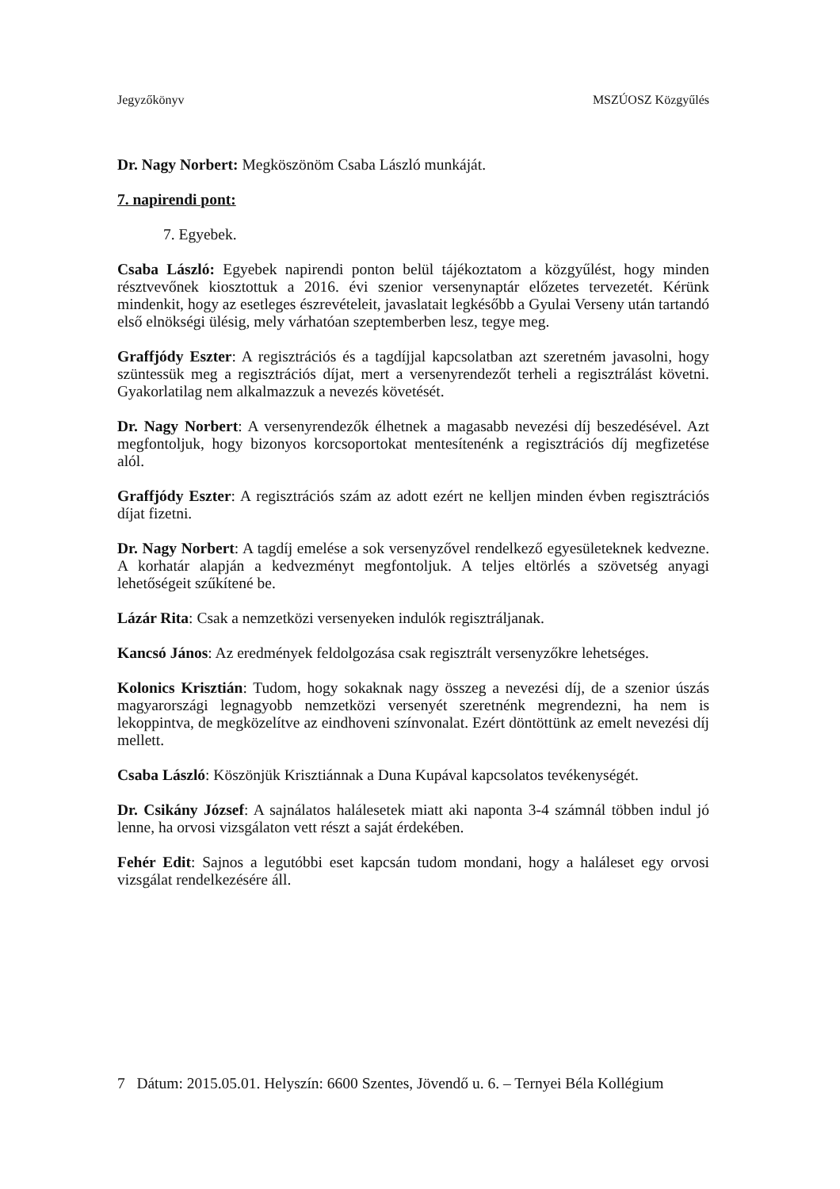Jegyzőkönyv MSZÚOSZ Közgyűlés
Dr. Nagy Norbert: Megköszönöm Csaba László munkáját.
7. napirendi pont:
7. Egyebek.
Csaba László: Egyebek napirendi ponton belül tájékoztatom a közgyűlést, hogy minden résztvevőnek kiosztottuk a 2016. évi szenior versenynaptár előzetes tervezetét. Kérünk mindenkit, hogy az esetleges észrevételeit, javaslatait legkésőbb a Gyulai Verseny után tartandó első elnökségi ülésig, mely várhatóan szeptemberben lesz, tegye meg.
Graffjódy Eszter: A regisztrációs és a tagdíjjal kapcsolatban azt szeretném javasolni, hogy szüntessük meg a regisztrációs díjat, mert a versenyrendezőt terheli a regisztrálást követni. Gyakorlatilag nem alkalmazzuk a nevezés követését.
Dr. Nagy Norbert: A versenyrendezők élhetnek a magasabb nevezési díj beszedésével. Azt megfontoljuk, hogy bizonyos korcsoportokat mentesítenénk a regisztrációs díj megfizetése alól.
Graffjódy Eszter: A regisztrációs szám az adott ezért ne kelljen minden évben regisztrációs díjat fizetni.
Dr. Nagy Norbert: A tagdíj emelése a sok versenyzővel rendelkező egyesületeknek kedvezne. A korhatár alapján a kedvezményt megfontoljuk. A teljes eltörlés a szövetség anyagi lehetőségeit szűkítené be.
Lázár Rita: Csak a nemzetközi versenyeken indulók regisztráljanak.
Kancsó János: Az eredmények feldolgozása csak regisztrált versenyzőkre lehetséges.
Kolonics Krisztián: Tudom, hogy sokaknak nagy összeg a nevezési díj, de a szenior úszás magyarországi legnagyobb nemzetközi versenyét szeretnénk megrendezni, ha nem is lekoppintva, de megközelítve az eindhoveni színvonalat. Ezért döntöttünk az emelt nevezési díj mellett.
Csaba László: Köszönjük Krisztiánnak a Duna Kupával kapcsolatos tevékenységét.
Dr. Csikány József: A sajnálatos halálesetek miatt aki naponta 3-4 számnál többen indul jó lenne, ha orvosi vizsgálaton vett részt a saját érdekében.
Fehér Edit: Sajnos a legutóbbi eset kapcsán tudom mondani, hogy a haláleset egy orvosi vizsgálat rendelkezésére áll.
7 Dátum: 2015.05.01. Helyszín: 6600 Szentes, Jövendő u. 6. – Ternyei Béla Kollégium